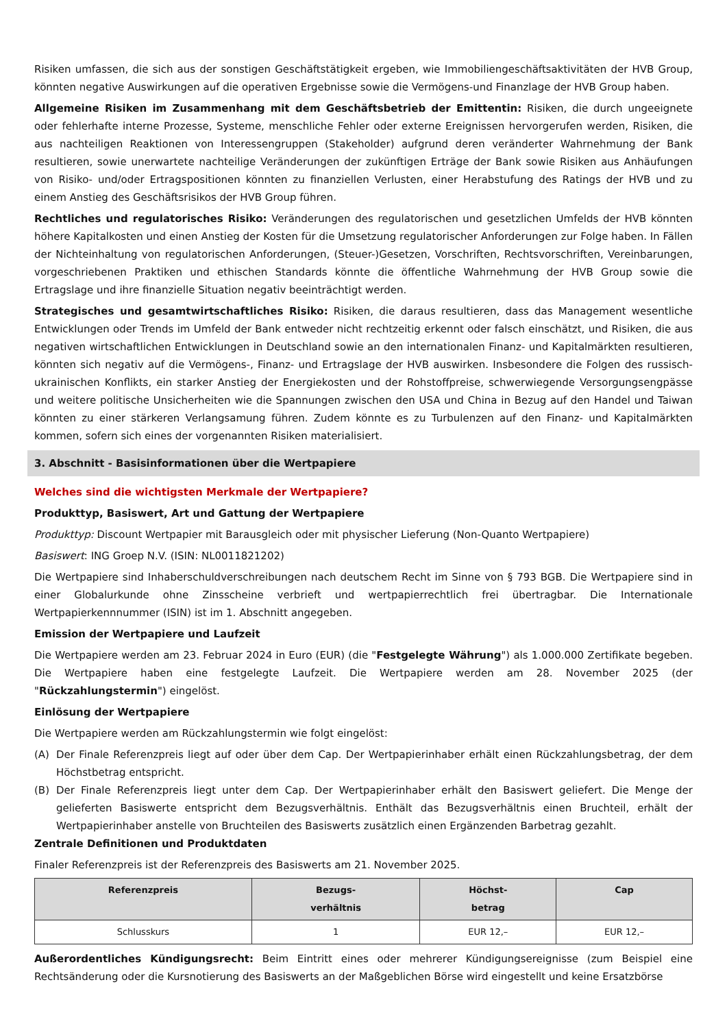Risiken umfassen, die sich aus der sonstigen Geschäftstätigkeit ergeben, wie Immobiliengeschäftsaktivitäten der HVB Group, könnten negative Auswirkungen auf die operativen Ergebnisse sowie die Vermögens-und Finanzlage der HVB Group haben.
Allgemeine Risiken im Zusammenhang mit dem Geschäftsbetrieb der Emittentin: Risiken, die durch ungeeignete oder fehlerhafte interne Prozesse, Systeme, menschliche Fehler oder externe Ereignissen hervorgerufen werden, Risiken, die aus nachteiligen Reaktionen von Interessengruppen (Stakeholder) aufgrund deren veränderter Wahrnehmung der Bank resultieren, sowie unerwartete nachteilige Veränderungen der zukünftigen Erträge der Bank sowie Risiken aus Anhäufungen von Risiko- und/oder Ertragspositionen könnten zu finanziellen Verlusten, einer Herabstufung des Ratings der HVB und zu einem Anstieg des Geschäftsrisikos der HVB Group führen.
Rechtliches und regulatorisches Risiko: Veränderungen des regulatorischen und gesetzlichen Umfelds der HVB könnten höhere Kapitalkosten und einen Anstieg der Kosten für die Umsetzung regulatorischer Anforderungen zur Folge haben. In Fällen der Nichteinhaltung von regulatorischen Anforderungen, (Steuer-)Gesetzen, Vorschriften, Rechtsvorschriften, Vereinbarungen, vorgeschriebenen Praktiken und ethischen Standards könnte die öffentliche Wahrnehmung der HVB Group sowie die Ertragslage und ihre finanzielle Situation negativ beeinträchtigt werden.
Strategisches und gesamtwirtschaftliches Risiko: Risiken, die daraus resultieren, dass das Management wesentliche Entwicklungen oder Trends im Umfeld der Bank entweder nicht rechtzeitig erkennt oder falsch einschätzt, und Risiken, die aus negativen wirtschaftlichen Entwicklungen in Deutschland sowie an den internationalen Finanz- und Kapitalmärkten resultieren, könnten sich negativ auf die Vermögens-, Finanz- und Ertragslage der HVB auswirken. Insbesondere die Folgen des russisch-ukrainischen Konflikts, ein starker Anstieg der Energiekosten und der Rohstoffpreise, schwerwiegende Versorgungsengpässe und weitere politische Unsicherheiten wie die Spannungen zwischen den USA und China in Bezug auf den Handel und Taiwan könnten zu einer stärkeren Verlangsamung führen. Zudem könnte es zu Turbulenzen auf den Finanz- und Kapitalmärkten kommen, sofern sich eines der vorgenannten Risiken materialisiert.
3. Abschnitt - Basisinformationen über die Wertpapiere
Welches sind die wichtigsten Merkmale der Wertpapiere?
Produkttyp, Basiswert, Art und Gattung der Wertpapiere
Produkttyp: Discount Wertpapier mit Barausgleich oder mit physischer Lieferung (Non-Quanto Wertpapiere)
Basiswert: ING Groep N.V. (ISIN: NL0011821202)
Die Wertpapiere sind Inhaberschuldverschreibungen nach deutschem Recht im Sinne von § 793 BGB. Die Wertpapiere sind in einer Globalurkunde ohne Zinsscheine verbrieft und wertpapierrechtlich frei übertragbar. Die Internationale Wertpapierkennnummer (ISIN) ist im 1. Abschnitt angegeben.
Emission der Wertpapiere und Laufzeit
Die Wertpapiere werden am 23. Februar 2024 in Euro (EUR) (die "Festgelegte Währung") als 1.000.000 Zertifikate begeben. Die Wertpapiere haben eine festgelegte Laufzeit. Die Wertpapiere werden am 28. November 2025 (der "Rückzahlungstermin") eingelöst.
Einlösung der Wertpapiere
Die Wertpapiere werden am Rückzahlungstermin wie folgt eingelöst:
(A) Der Finale Referenzpreis liegt auf oder über dem Cap. Der Wertpapierinhaber erhält einen Rückzahlungsbetrag, der dem Höchstbetrag entspricht.
(B) Der Finale Referenzpreis liegt unter dem Cap. Der Wertpapierinhaber erhält den Basiswert geliefert. Die Menge der gelieferten Basiswerte entspricht dem Bezugsverhältnis. Enthält das Bezugsverhältnis einen Bruchteil, erhält der Wertpapierinhaber anstelle von Bruchteilen des Basiswerts zusätzlich einen Ergänzenden Barbetrag gezahlt.
Zentrale Definitionen und Produktdaten
Finaler Referenzpreis ist der Referenzpreis des Basiswerts am 21. November 2025.
| Referenzpreis | Bezugs- verhältnis | Höchst- betrag | Cap |
| --- | --- | --- | --- |
| Schlusskurs | 1 | EUR 12,– | EUR 12,– |
Außerordentliches Kündigungsrecht: Beim Eintritt eines oder mehrerer Kündigungsereignisse (zum Beispiel eine Rechtsänderung oder die Kursnotierung des Basiswerts an der Maßgeblichen Börse wird eingestellt und keine Ersatzbörse